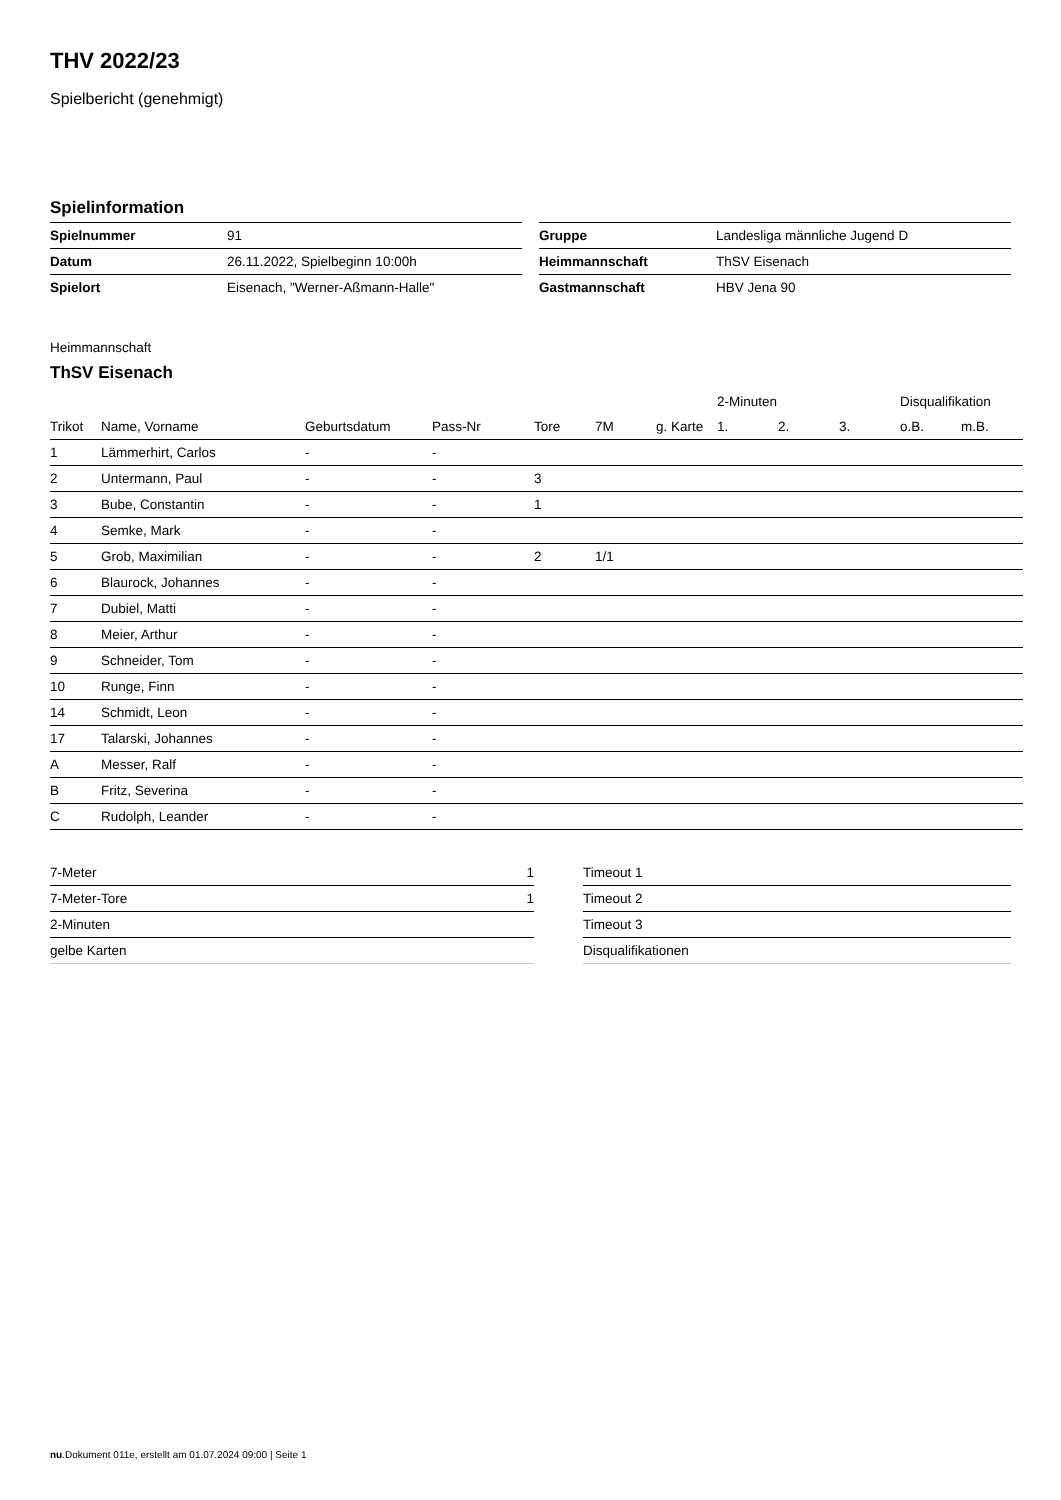THV 2022/23
Spielbericht (genehmigt)
Spielinformation
| Spielnummer | 91 |
| Datum | 26.11.2022, Spielbeginn 10:00h |
| Spielort | Eisenach, "Werner-Aßmann-Halle" |
| Gruppe | Landesliga männliche Jugend D |
| Heimmannschaft | ThSV Eisenach |
| Gastmannschaft | HBV Jena 90 |
Heimmannschaft
ThSV Eisenach
| | | | | | | | 2-Minuten | | | Disqualifikation | |
| --- | --- | --- | --- | --- | --- | --- | --- | --- | --- | --- | --- |
| Trikot | Name, Vorname | Geburtsdatum | Pass-Nr | Tore | 7M | g. Karte | 1. | 2. | 3. | o.B. | m.B. |
| 1 | Lämmerhirt, Carlos | - | - | | | | | | | | |
| 2 | Untermann, Paul | - | - | 3 | | | | | | | |
| 3 | Bube, Constantin | - | - | 1 | | | | | | | |
| 4 | Semke, Mark | - | - | | | | | | | | |
| 5 | Grob, Maximilian | - | - | 2 | 1/1 | | | | | | |
| 6 | Blaurock, Johannes | - | - | | | | | | | | |
| 7 | Dubiel, Matti | - | - | | | | | | | | |
| 8 | Meier, Arthur | - | - | | | | | | | | |
| 9 | Schneider, Tom | - | - | | | | | | | | |
| 10 | Runge, Finn | - | - | | | | | | | | |
| 14 | Schmidt, Leon | - | - | | | | | | | | |
| 17 | Talarski, Johannes | - | - | | | | | | | | |
| A | Messer, Ralf | - | - | | | | | | | | |
| B | Fritz, Severina | - | - | | | | | | | | |
| C | Rudolph, Leander | - | - | | | | | | | | |
| 7-Meter | 1 |
| 7-Meter-Tore | 1 |
| 2-Minuten | |
| gelbe Karten | |
| Timeout 1 |
| Timeout 2 |
| Timeout 3 |
| Disqualifikationen |
nu.Dokument 011e, erstellt am 01.07.2024 09:00 | Seite 1